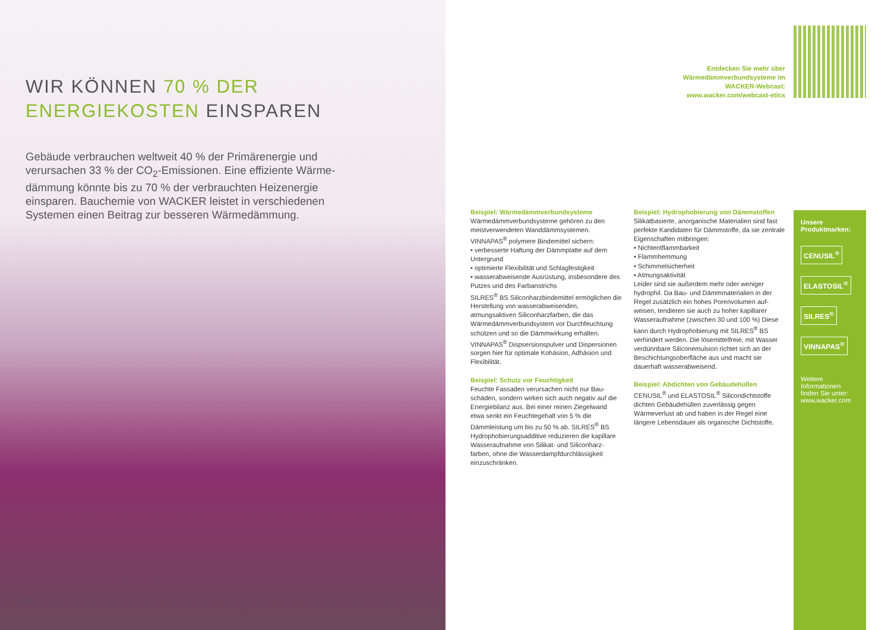WIR KÖNNEN 70 % DER
ENERGIEKOSTEN EINSPAREN
Gebäude verbrauchen weltweit 40 % der Primärenergie und verursachen 33 % der CO<sub>2</sub>-Emissionen. Eine effiziente Wärme­dämmung könnte bis zu 70 % der verbrauchten Heizenergie einsparen. Bauchemie von WACKER leistet in verschiedenen Systemen einen Beitrag zur besseren Wärmedämmung.
6
Entdecken Sie mehr über
Wärmedämmverbundsysteme im
WACKER-Webcast:
www.wacker.com/webcast-etics
Beispiel: Wärmedämmverbundsysteme
Wärmedämmverbundsysteme gehören zu den meistverwendeten Wanddämmsystemen. VINNAPAS<sup>®</sup> polymere Bindemittel sichern:
• verbesserte Haftung der Dämmplatte auf dem Untergrund
• optimierte Flexibilität und Schlagfestigkeit
• wasserabweisende Ausrüstung, insbesondere des Putzes und des Farbanstrichs
SILRES<sup>®</sup> BS Siliconharzbindemittel ermöglichen die Herstellung von wasserabweisenden, atmungsaktiven Siliconharzfarben, die das Wärmedämmverbundsystem vor Durchfeuchtung schützen und so die Dämmwirkung erhalten. VINNAPAS<sup>®</sup> Dispsersionspulver und Dispersionen sorgen hier für optimale Kohäsion, Adhäsion und Flexibilität.
Beispiel: Schutz vor Feuchtigkeit
Feuchte Fassaden verursachen nicht nur Bau­schäden, sondern wirken sich auch negativ auf die Energiebilanz aus. Bei einer reinen Ziegelwand etwa senkt ein Feuchtegehalt von 5 % die Dämmleistung um bis zu 50 % ab. SILRES<sup>®</sup> BS Hydrophobierungsadditive reduzieren die kapillare Wasseraufnahme von Silikat- und Siliconharz­farben, ohne die Wasserdampfdurchlässigkeit einzuschränken.
Beispiel: Hydrophobierung von Dämmstoffen
Silikatbasierte, anorganische Materialien sind fast perfekte Kandidaten für Dämmstoffe, da sie zentrale Eigenschaften mitbringen:
• Nichtentflammbarkeit
• Flammhemmung
• Schimmelsicherheit
• Atmungsaktivität
Leider sind sie außerdem mehr oder weniger hydrophil. Da Bau- und Dämmmaterialien in der Regel zusätzlich ein hohes Porenvolumen auf­weisen, tendieren sie auch zu hoher kapillarer Wasseraufnahme (zwischen 30 und 100 %) Diese kann durch Hydrophobierung mit SILRES<sup>®</sup> BS verhindert werden. Die lösemittelfreie, mit Wasser verdünnbare Siliconemulsion richtet sich an der Beschichtungsoberfläche aus und macht sie dauerhaft wasserabweisend.
Beispiel: Abdichten von Gebäudehüllen
CENUSIL<sup>®</sup> und ELASTOSIL<sup>®</sup> Silicondichtstoffe dichten Gebäudehüllen zuverlässig gegen Wärmeverlust ab und haben in der Regel eine längere Lebensdauer als organische Dichtstoffe.
Unsere
Produktmarken:
CENUSIL<sup>®</sup>
ELASTOSIL<sup>®</sup>
SILRES<sup>®</sup>
VINNAPAS<sup>®</sup>
Weitere
Informationen
finden Sie unter:
www.wacker.com